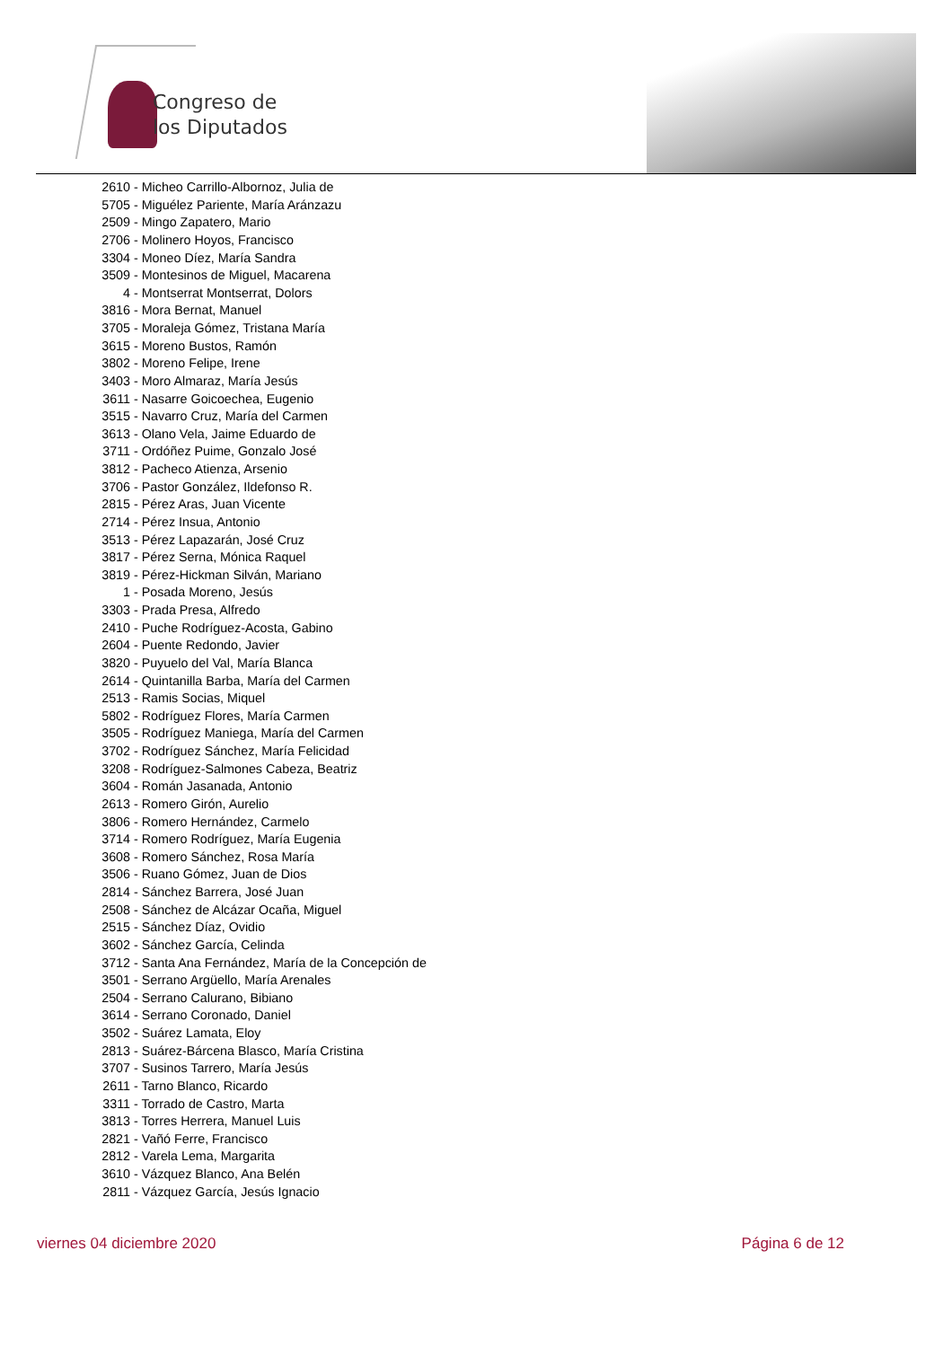Congreso de
los Diputados
2610 - Micheo Carrillo-Albornoz, Julia de
5705 - Miguélez Pariente, María Aránzazu
2509 - Mingo Zapatero, Mario
2706 - Molinero Hoyos, Francisco
3304 - Moneo Díez, María Sandra
3509 - Montesinos de Miguel, Macarena
4 - Montserrat Montserrat, Dolors
3816 - Mora Bernat, Manuel
3705 - Moraleja Gómez, Tristana María
3615 - Moreno Bustos, Ramón
3802 - Moreno Felipe, Irene
3403 - Moro Almaraz, María Jesús
3611 - Nasarre Goicoechea, Eugenio
3515 - Navarro Cruz, María del Carmen
3613 - Olano Vela, Jaime Eduardo de
3711 - Ordóñez Puime, Gonzalo José
3812 - Pacheco Atienza, Arsenio
3706 - Pastor González, Ildefonso R.
2815 - Pérez Aras, Juan Vicente
2714 - Pérez Insua, Antonio
3513 - Pérez Lapazarán, José Cruz
3817 - Pérez Serna, Mónica Raquel
3819 - Pérez-Hickman Silván, Mariano
1 - Posada Moreno, Jesús
3303 - Prada Presa, Alfredo
2410 - Puche Rodríguez-Acosta, Gabino
2604 - Puente Redondo, Javier
3820 - Puyuelo del Val, María Blanca
2614 - Quintanilla Barba, María del Carmen
2513 - Ramis Socias, Miquel
5802 - Rodríguez Flores, María Carmen
3505 - Rodríguez Maniega, María del Carmen
3702 - Rodríguez Sánchez, María Felicidad
3208 - Rodríguez-Salmones Cabeza, Beatriz
3604 - Román Jasanada, Antonio
2613 - Romero Girón, Aurelio
3806 - Romero Hernández, Carmelo
3714 - Romero Rodríguez, María Eugenia
3608 - Romero Sánchez, Rosa María
3506 - Ruano Gómez, Juan de Dios
2814 - Sánchez Barrera, José Juan
2508 - Sánchez de Alcázar Ocaña, Miguel
2515 - Sánchez Díaz, Ovidio
3602 - Sánchez García, Celinda
3712 - Santa Ana Fernández, María de la Concepción de
3501 - Serrano Argüello, María Arenales
2504 - Serrano Calurano, Bibiano
3614 - Serrano Coronado, Daniel
3502 - Suárez Lamata, Eloy
2813 - Suárez-Bárcena Blasco, María Cristina
3707 - Susinos Tarrero, María Jesús
2611 - Tarno Blanco, Ricardo
3311 - Torrado de Castro, Marta
3813 - Torres Herrera, Manuel Luis
2821 - Vañó Ferre, Francisco
2812 - Varela Lema, Margarita
3610 - Vázquez Blanco, Ana Belén
2811 - Vázquez García, Jesús Ignacio
viernes 04 diciembre 2020 Página 6 de 12